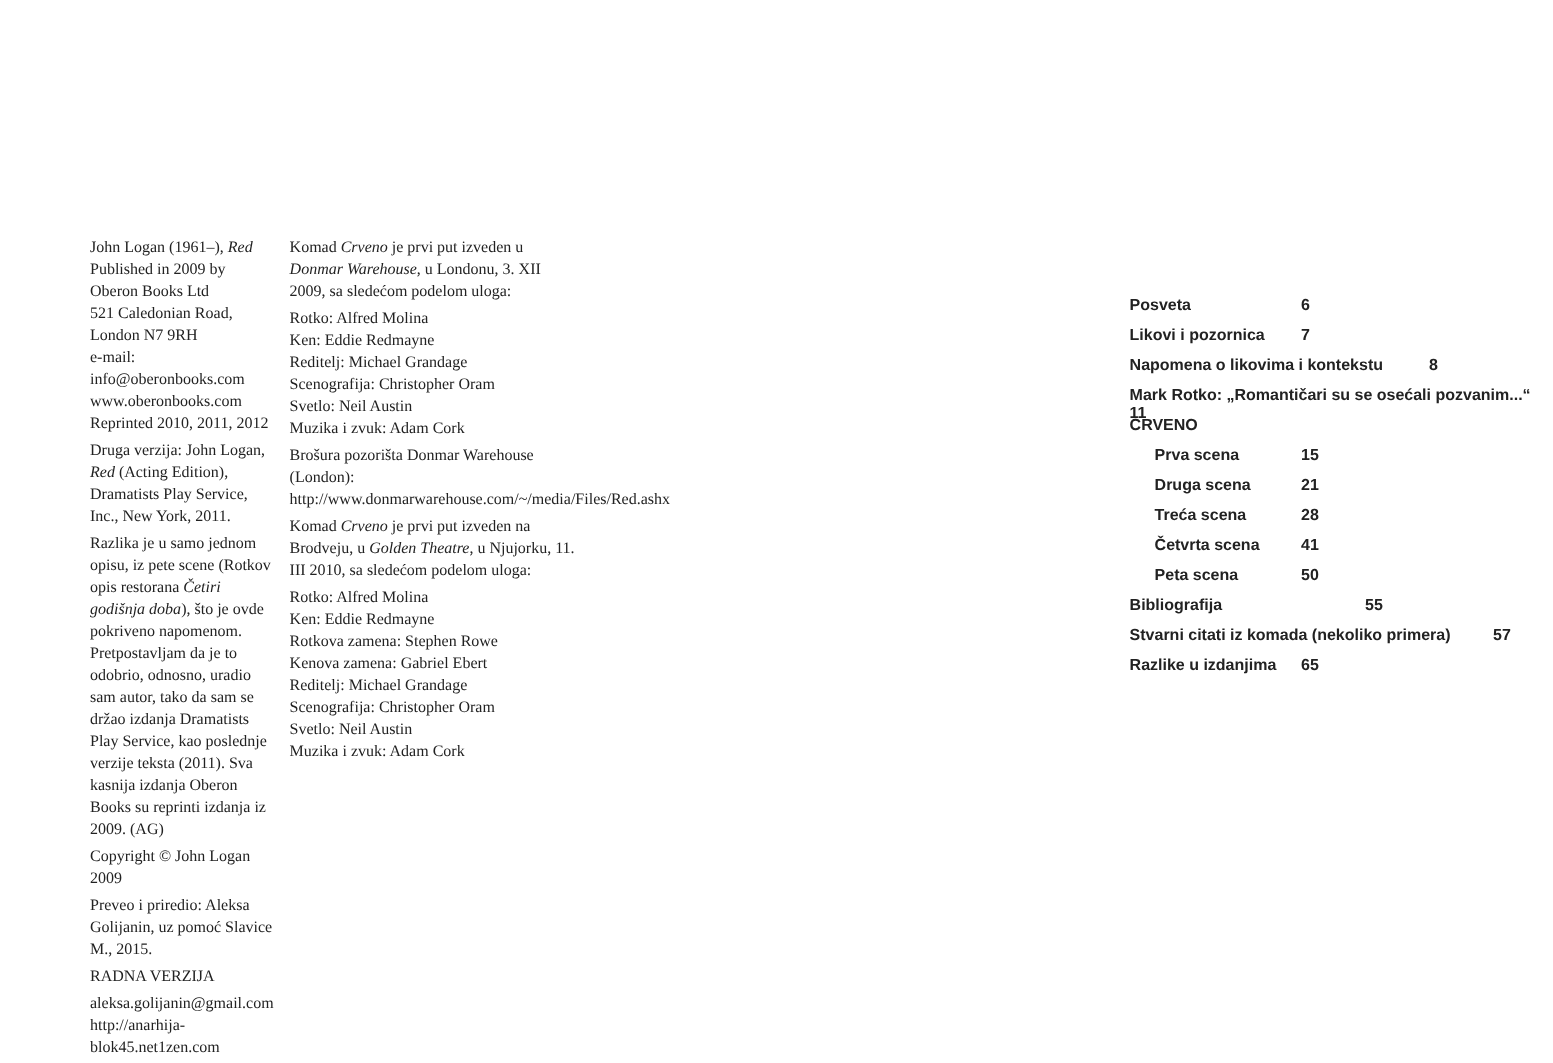John Logan (1961–), Red
Published in 2009 by Oberon Books Ltd
521 Caledonian Road, London N7 9RH
e-mail: info@oberonbooks.com
www.oberonbooks.com
Reprinted 2010, 2011, 2012
Druga verzija: John Logan, Red (Acting Edition), Dramatists Play Service, Inc., New York, 2011.
Razlika je u samo jednom opisu, iz pete scene (Rotkov opis restorana Četiri godišnja doba), što je ovde pokriveno napomenom. Pretpostavljam da je to odobrio, odnosno, uradio sam autor, tako da sam se držao izdanja Dramatists Play Service, kao poslednje verzije teksta (2011). Sva kasnija izdanja Oberon Books su reprinti izdanja iz 2009. (AG)
Copyright © John Logan 2009
Preveo i priredio: Aleksa Golijanin, uz pomoć Slavice M., 2015.
RADNA VERZIJA
aleksa.golijanin@gmail.com
http://anarhija-blok45.net1zen.com
Komad Crveno je prvi put izveden u Donmar Warehouse, u Londonu, 3. XII 2009, sa sledećom podelom uloga:
Rotko: Alfred Molina
Ken: Eddie Redmayne
Reditelj: Michael Grandage
Scenografija: Christopher Oram
Svetlo: Neil Austin
Muzika i zvuk: Adam Cork
Brošura pozorišta Donmar Warehouse (London): http://www.donmarwarehouse.com/~/media/Files/Red.ashx
Komad Crveno je prvi put izveden na Brodveju, u Golden Theatre, u Njujorku, 11. III 2010, sa sledećom podelom uloga:
Rotko: Alfred Molina
Ken: Eddie Redmayne
Rotkova zamena: Stephen Rowe
Kenova zamena: Gabriel Ebert
Reditelj: Michael Grandage
Scenografija: Christopher Oram
Svetlo: Neil Austin
Muzika i zvuk: Adam Cork
Posveta 6
Likovi i pozornica 7
Napomena o likovima i kontekstu 8
Mark Rotko: „Romantičari su se osećali pozvanim...“ 11
CRVENO
Prva scena 15
Druga scena 21
Treća scena 28
Četvrta scena 41
Peta scena 50
Bibliografija 55
Stvarni citati iz komada (nekoliko primera) 57
Razlike u izdanjima 65